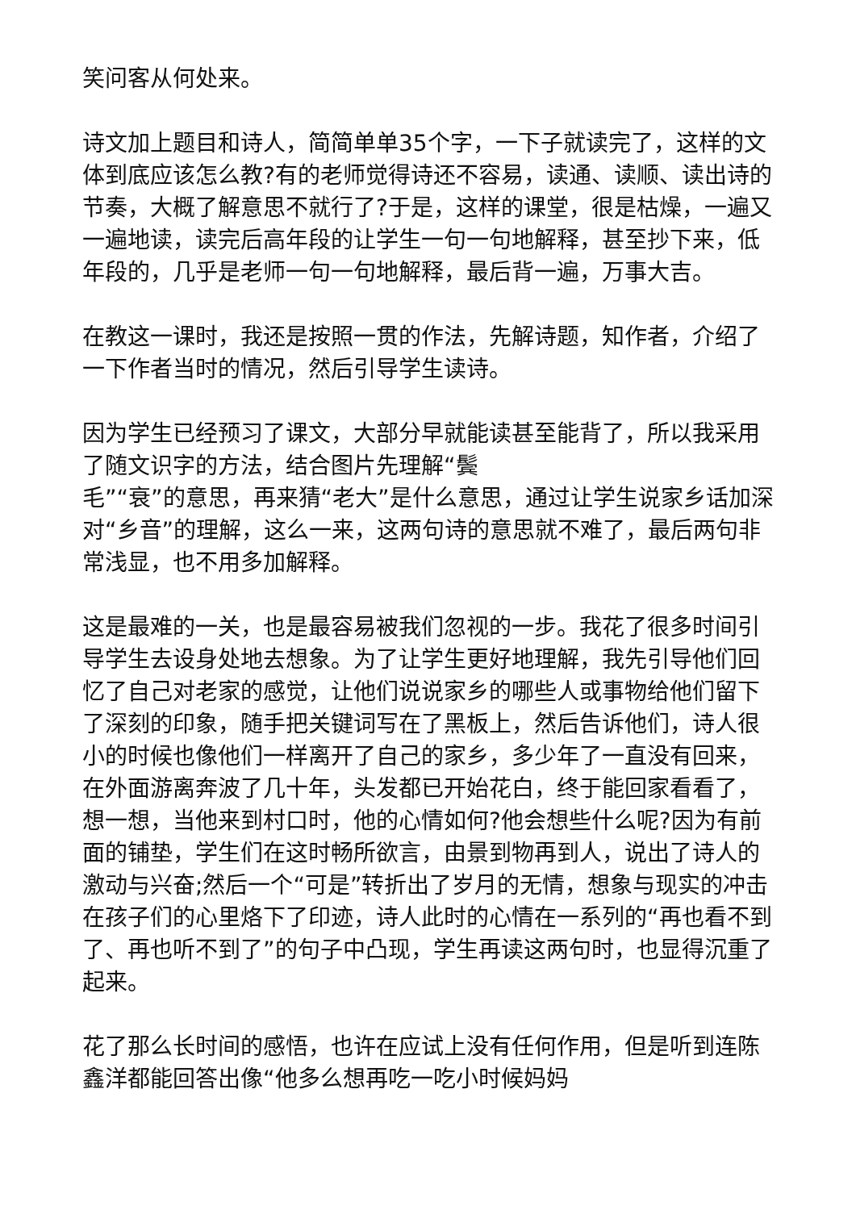笑问客从何处来。
诗文加上题目和诗人，简简单单35个字，一下子就读完了，这样的文体到底应该怎么教?有的老师觉得诗还不容易，读通、读顺、读出诗的节奏，大概了解意思不就行了?于是，这样的课堂，很是枯燥，一遍又一遍地读，读完后高年段的让学生一句一句地解释，甚至抄下来，低年段的，几乎是老师一句一句地解释，最后背一遍，万事大吉。
在教这一课时，我还是按照一贯的作法，先解诗题，知作者，介绍了一下作者当时的情况，然后引导学生读诗。
因为学生已经预习了课文，大部分早就能读甚至能背了，所以我采用了随文识字的方法，结合图片先理解“鬓
毛”“衰”的意思，再来猜“老大”是什么意思，通过让学生说家乡话加深对“乡音”的理解，这么一来，这两句诗的意思就不难了，最后两句非常浅显，也不用多加解释。
这是最难的一关，也是最容易被我们忽视的一步。我花了很多时间引导学生去设身处地去想象。为了让学生更好地理解，我先引导他们回忆了自己对老家的感觉，让他们说说家乡的哪些人或事物给他们留下了深刻的印象，随手把关键词写在了黑板上，然后告诉他们，诗人很小的时候也像他们一样离开了自己的家乡，多少年了一直没有回来，在外面游离奔波了几十年，头发都已开始花白，终于能回家看看了，想一想，当他来到村口时，他的心情如何?他会想些什么呢?因为有前面的铺垫，学生们在这时畅所欲言，由景到物再到人，说出了诗人的激动与兴奋;然后一个“可是”转折出了岁月的无情，想象与现实的冲击在孩子们的心里烙下了印迹，诗人此时的心情在一系列的“再也看不到了、再也听不到了”的句子中凸现，学生再读这两句时，也显得沉重了起来。
花了那么长时间的感悟，也许在应试上没有任何作用，但是听到连陈鑫洋都能回答出像“他多么想再吃一吃小时候妈妈